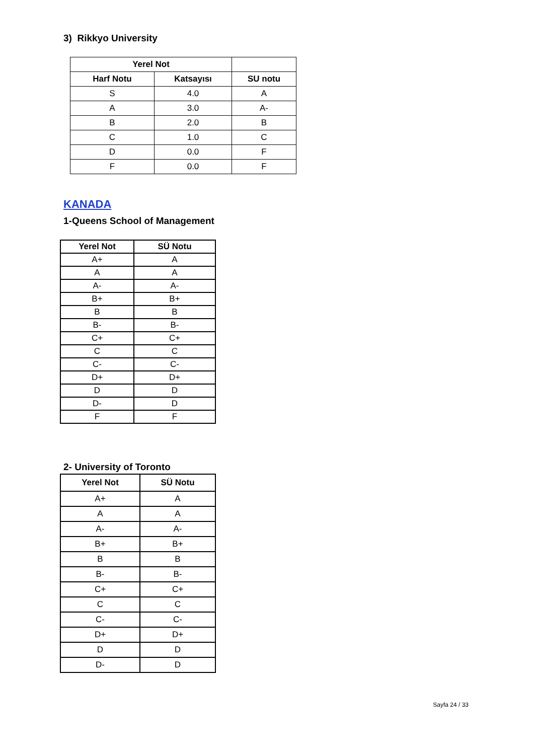3) Rikkyo University
| Yerel Not | | |
| --- | --- | --- |
| Harf Notu | Katsayısı | SU notu |
| S | 4.0 | A |
| A | 3.0 | A- |
| B | 2.0 | B |
| C | 1.0 | C |
| D | 0.0 | F |
| F | 0.0 | F |
KANADA
1-Queens School of Management
| Yerel Not | SÜ Notu |
| --- | --- |
| A+ | A |
| A | A |
| A- | A- |
| B+ | B+ |
| B | B |
| B- | B- |
| C+ | C+ |
| C | C |
| C- | C- |
| D+ | D+ |
| D | D |
| D- | D |
| F | F |
2- University of Toronto
| Yerel Not | SÜ Notu |
| --- | --- |
| A+ | A |
| A | A |
| A- | A- |
| B+ | B+ |
| B | B |
| B- | B- |
| C+ | C+ |
| C | C |
| C- | C- |
| D+ | D+ |
| D | D |
| D- | D |
Sayfa 24 / 33